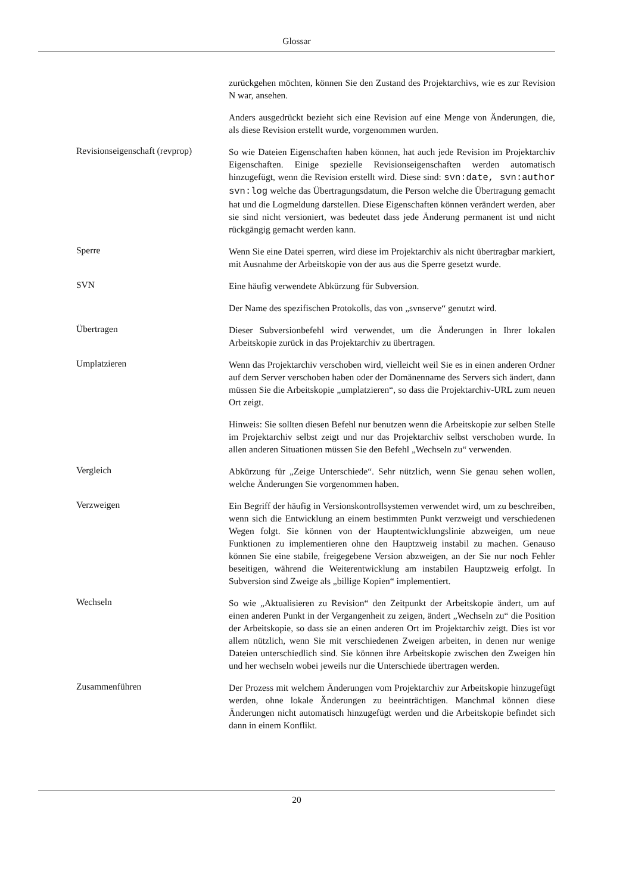Glossar
zurückgehen möchten, können Sie den Zustand des Projektarchivs, wie es zur Revision N war, ansehen.
Anders ausgedrückt bezieht sich eine Revision auf eine Menge von Änderungen, die, als diese Revision erstellt wurde, vorgenommen wurden.
Revisionseigenschaft (revprop)
So wie Dateien Eigenschaften haben können, hat auch jede Revision im Projektarchiv Eigenschaften. Einige spezielle Revisionseigenschaften werden automatisch hinzugefügt, wenn die Revision erstellt wird. Diese sind: svn:date, svn:author svn:log welche das Übertragungsdatum, die Person welche die Übertragung gemacht hat und die Logmeldung darstellen. Diese Eigenschaften können verändert werden, aber sie sind nicht versioniert, was bedeutet dass jede Änderung permanent ist und nicht rückgängig gemacht werden kann.
Sperre
Wenn Sie eine Datei sperren, wird diese im Projektarchiv als nicht übertragbar markiert, mit Ausnahme der Arbeitskopie von der aus aus die Sperre gesetzt wurde.
SVN
Eine häufig verwendete Abkürzung für Subversion.
Der Name des spezifischen Protokolls, das von „svnserve“ genutzt wird.
Übertragen
Dieser Subversionbefehl wird verwendet, um die Änderungen in Ihrer lokalen Arbeitskopie zurück in das Projektarchiv zu übertragen.
Umplatzieren
Wenn das Projektarchiv verschoben wird, vielleicht weil Sie es in einen anderen Ordner auf dem Server verschoben haben oder der Domänenname des Servers sich ändert, dann müssen Sie die Arbeitskopie „umplatzieren“, so dass die Projektarchiv-URL zum neuen Ort zeigt.
Hinweis: Sie sollten diesen Befehl nur benutzen wenn die Arbeitskopie zur selben Stelle im Projektarchiv selbst zeigt und nur das Projektarchiv selbst verschoben wurde. In allen anderen Situationen müssen Sie den Befehl „Wechseln zu“ verwenden.
Vergleich
Abkürzung für „Zeige Unterschiede“. Sehr nützlich, wenn Sie genau sehen wollen, welche Änderungen Sie vorgenommen haben.
Verzweigen
Ein Begriff der häufig in Versionskontrollsystemen verwendet wird, um zu beschreiben, wenn sich die Entwicklung an einem bestimmten Punkt verzweigt und verschiedenen Wegen folgt. Sie können von der Hauptentwicklungslinie abzweigen, um neue Funktionen zu implementieren ohne den Hauptzweig instabil zu machen. Genauso können Sie eine stabile, freigegebene Version abzweigen, an der Sie nur noch Fehler beseitigen, während die Weiterentwicklung am instabilen Hauptzweig erfolgt. In Subversion sind Zweige als „billige Kopien“ implementiert.
Wechseln
So wie „Aktualisieren zu Revision“ den Zeitpunkt der Arbeitskopie ändert, um auf einen anderen Punkt in der Vergangenheit zu zeigen, ändert „Wechseln zu“ die Position der Arbeitskopie, so dass sie an einen anderen Ort im Projektarchiv zeigt. Dies ist vor allem nützlich, wenn Sie mit verschiedenen Zweigen arbeiten, in denen nur wenige Dateien unterschiedlich sind. Sie können ihre Arbeitskopie zwischen den Zweigen hin und her wechseln wobei jeweils nur die Unterschiede übertragen werden.
Zusammenführen
Der Prozess mit welchem Änderungen vom Projektarchiv zur Arbeitskopie hinzugefügt werden, ohne lokale Änderungen zu beeinträchtigen. Manchmal können diese Änderungen nicht automatisch hinzugefügt werden und die Arbeitskopie befindet sich dann in einem Konflikt.
20